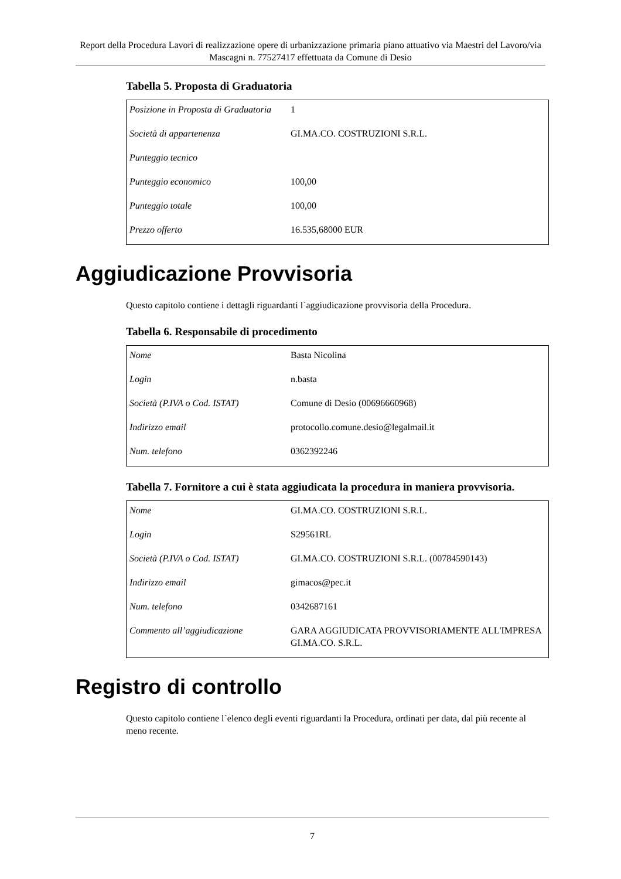Report della Procedura Lavori di realizzazione opere di urbanizzazione primaria piano attuativo via Maestri del Lavoro/via Mascagni n. 77527417 effettuata da Comune di Desio
Tabella 5. Proposta di Graduatoria
| Posizione in Proposta di Graduatoria | 1 |
| Società di appartenenza | GI.MA.CO. COSTRUZIONI S.R.L. |
| Punteggio tecnico | |
| Punteggio economico | 100,00 |
| Punteggio totale | 100,00 |
| Prezzo offerto | 16.535,68000 EUR |
Aggiudicazione Provvisoria
Questo capitolo contiene i dettagli riguardanti l`aggiudicazione provvisoria della Procedura.
Tabella 6. Responsabile di procedimento
| Nome | Basta Nicolina |
| Login | n.basta |
| Società (P.IVA o Cod. ISTAT) | Comune di Desio (00696660968) |
| Indirizzo email | protocollo.comune.desio@legalmail.it |
| Num. telefono | 0362392246 |
Tabella 7. Fornitore a cui è stata aggiudicata la procedura in maniera provvisoria.
| Nome | GI.MA.CO. COSTRUZIONI S.R.L. |
| Login | S29561RL |
| Società (P.IVA o Cod. ISTAT) | GI.MA.CO. COSTRUZIONI S.R.L. (00784590143) |
| Indirizzo email | gimacos@pec.it |
| Num. telefono | 0342687161 |
| Commento all’aggiudicazione | GARA AGGIUDICATA PROVVISORIAMENTE ALL'IMPRESA GI.MA.CO. S.R.L. |
Registro di controllo
Questo capitolo contiene l`elenco degli eventi riguardanti la Procedura, ordinati per data, dal più recente al meno recente.
7